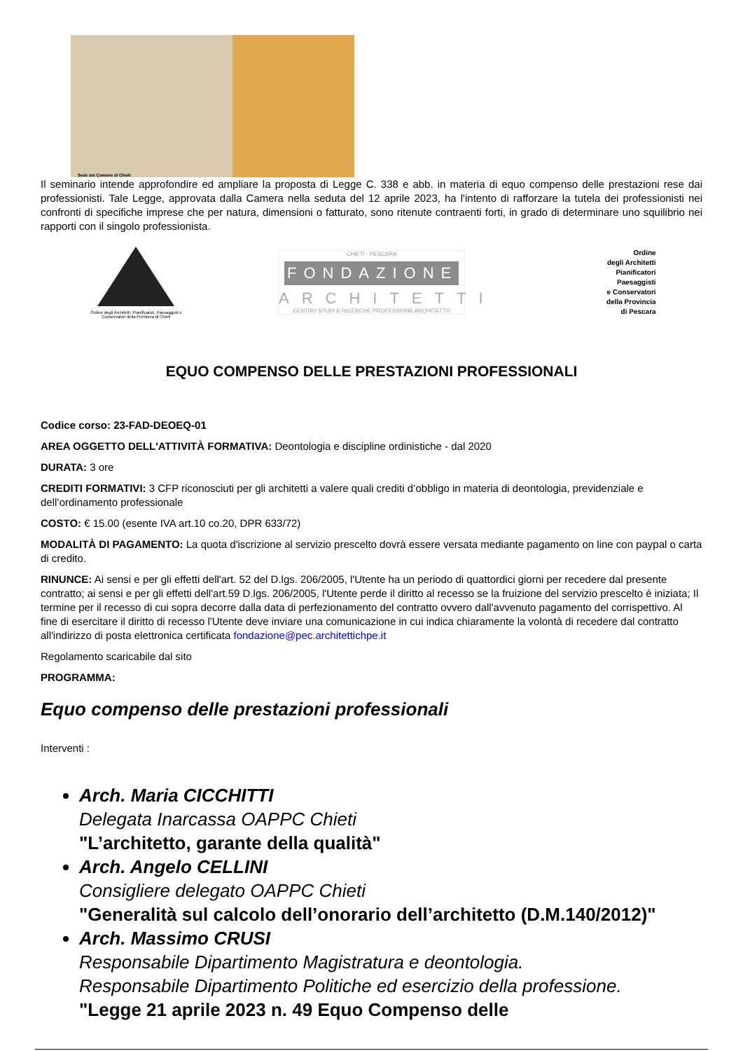Sede del Comune di Chieti
Il seminario intende approfondire ed ampliare la proposta di Legge C. 338 e abb. in materia di equo compenso delle prestazioni rese dai professionisti. Tale Legge, approvata dalla Camera nella seduta del 12 aprile 2023, ha l'intento di rafforzare la tutela dei professionisti nei confronti di specifiche imprese che per natura, dimensioni o fatturato, sono ritenute contraenti forti, in grado di determinare uno squilibrio nei rapporti con il singolo professionista.
Ordine degli Architetti, Pianificatori, Paesaggisti e Conservatori della Provincia di Chieti
CHIETI - PESCARA
FONDAZIONE
ARCHITETTI
CENTRO STUDI E RICERCHE PROFESSIONE ARCHITETTO
Ordine
degli Architetti
Pianificatori
Paesaggisti
e Conservatori
della Provincia
di Pescara
EQUO COMPENSO DELLE PRESTAZIONI PROFESSIONALI
Codice corso: 23-FAD-DEOEQ-01
AREA OGGETTO DELL'ATTIVITÀ FORMATIVA: Deontologia e discipline ordinistiche - dal 2020
DURATA: 3 ore
CREDITI FORMATIVI: 3 CFP riconosciuti per gli architetti a valere quali crediti d’obbligo in materia di deontologia, previdenziale e dell’ordinamento professionale
COSTO: € 15.00 (esente IVA art.10 co.20, DPR 633/72)
MODALITÀ DI PAGAMENTO: La quota d'iscrizione al servizio prescelto dovrà essere versata mediante pagamento on line con paypal o carta di credito.
RINUNCE: Ai sensi e per gli effetti dell'art. 52 del D.lgs. 206/2005, l'Utente ha un periodo di quattordici giorni per recedere dal presente contratto; ai sensi e per gli effetti dell'art.59 D.lgs. 206/2005, l'Utente perde il diritto al recesso se la fruizione del servizio prescelto è iniziata; Il termine per il recesso di cui sopra decorre dalla data di perfezionamento del contratto ovvero dall'avvenuto pagamento del corrispettivo. Al fine di esercitare il diritto di recesso l'Utente deve inviare una comunicazione in cui indica chiaramente la volontà di recedere dal contratto all'indirizzo di posta elettronica certificata fondazione@pec.architettichpe.it
Regolamento scaricabile dal sito
PROGRAMMA:
Equo compenso delle prestazioni professionali
Interventi :
Arch. Maria CICCHITTI
Delegata Inarcassa OAPPC Chieti
"L’architetto, garante della qualità"
Arch. Angelo CELLINI
Consigliere delegato OAPPC Chieti
"Generalità sul calcolo dell’onorario dell’architetto (D.M.140/2012)"
Arch. Massimo CRUSI
Responsabile Dipartimento Magistratura e deontologia.
Responsabile Dipartimento Politiche ed esercizio della professione.
"Legge 21 aprile 2023 n. 49 Equo Compenso delle